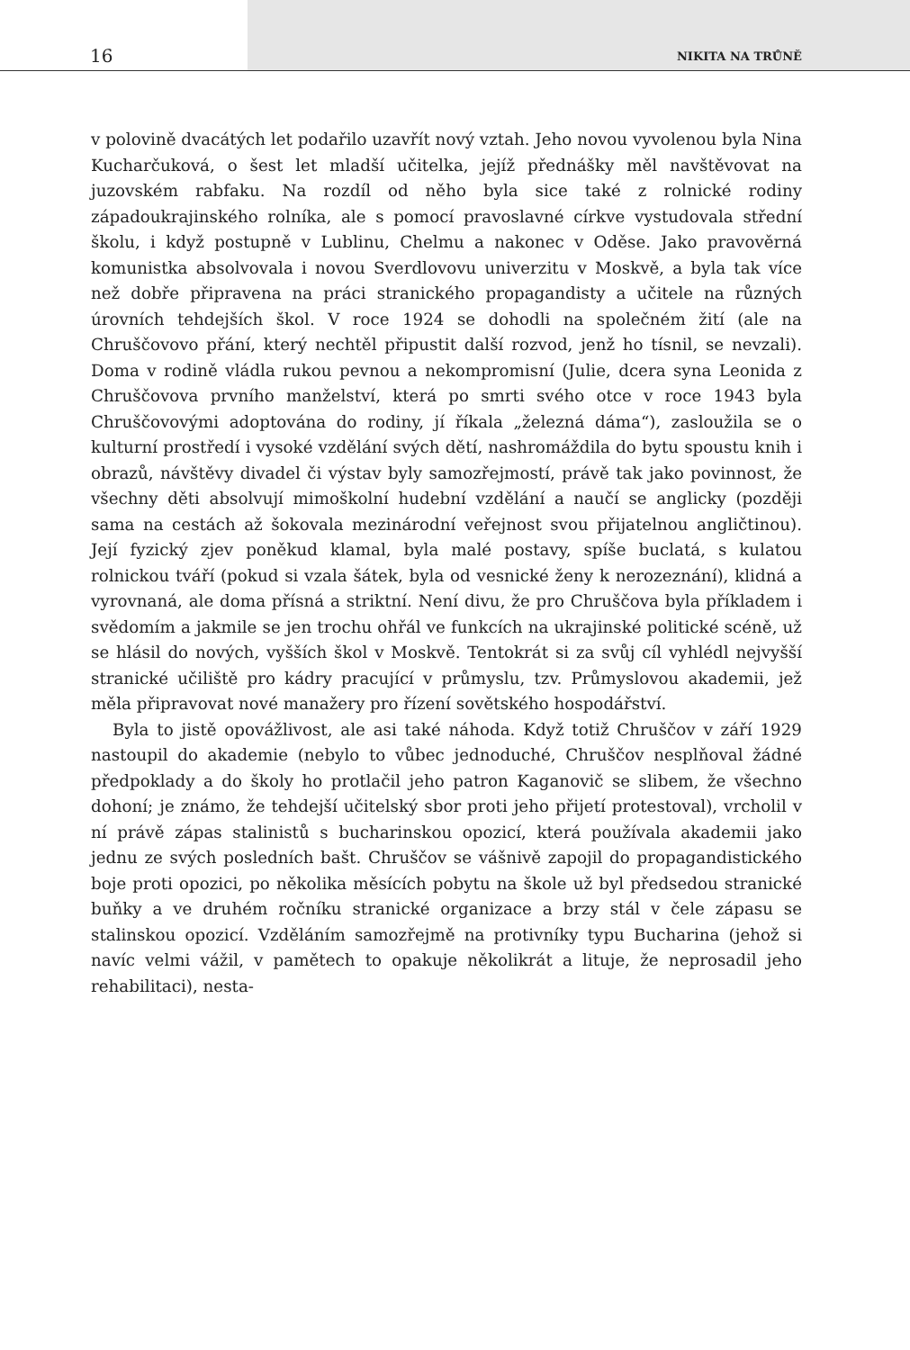16 NIKITA NA TRŮNĚ
v polovině dvacátých let podařilo uzavřít nový vztah. Jeho novou vyvolenou byla Nina Kucharčuková, o šest let mladší učitelka, jejíž přednášky měl navštěvovat na juzovském rabfaku. Na rozdíl od něho byla sice také z rolnické rodiny západoukrajinského rolníka, ale s pomocí pravoslavné církve vystudovala střední školu, i když postupně v Lublinu, Chelmu a nakonec v Oděse. Jako pravověrná komunistka absolvovala i novou Sverdlovovu univerzitu v Moskvě, a byla tak více než dobře připravena na práci stranického propagandisty a učitele na různých úrovních tehdejších škol. V roce 1924 se dohodli na společném žití (ale na Chruščovovo přání, který nechtěl připustit další rozvod, jenž ho tísnil, se nevzali). Doma v rodině vládla rukou pevnou a nekompromisní (Julie, dcera syna Leonida z Chruščovova prvního manželství, která po smrti svého otce v roce 1943 byla Chruščovovými adoptována do rodiny, jí říkala „železná dáma“), zasloužila se o kulturní prostředí i vysoké vzdělání svých dětí, nashromáždila do bytu spoustu knih i obrazů, návštěvy divadel či výstav byly samozřejmostí, právě tak jako povinnost, že všechny děti absolvují mimoškolní hudební vzdělání a naučí se anglicky (později sama na cestách až šokovala mezinárodní veřejnost svou přijatelnou angličtinou). Její fyzický zjev poněkud klamal, byla malé postavy, spíše buclatá, s kulatou rolnickou tváří (pokud si vzala šátek, byla od vesnické ženy k nerozeznání), klidná a vyrovnaná, ale doma přísná a striktní. Není divu, že pro Chruščova byla příkladem i svědomím a jakmile se jen trochu ohřál ve funkcích na ukrajinské politické scéně, už se hlásil do nových, vyšších škol v Moskvě. Tentokrát si za svůj cíl vyhlédl nejvyšší stranické učiliště pro kádry pracující v průmyslu, tzv. Průmyslovou akademii, jež měla připravovat nové manažery pro řízení sovětského hospodářství.
Byla to jistě opovážlivost, ale asi také náhoda. Když totiž Chruščov v září 1929 nastoupil do akademie (nebylo to vůbec jednoduché, Chruščov nesplňoval žádné předpoklady a do školy ho protlačil jeho patron Kaganovič se slibem, že všechno dohoní; je známo, že tehdejší učitelský sbor proti jeho přijetí protestoval), vrcholil v ní právě zápas stalinistů s bucharinskou opozicí, která používala akademii jako jednu ze svých posledních bašt. Chruščov se vášnivě zapojil do propagandistického boje proti opozici, po několika měsících pobytu na škole už byl předsedou stranické buňky a ve druhém ročníku stranické organizace a brzy stál v čele zápasu se stalinskou opozicí. Vzděláním samozřejmě na protivníky typu Bucharina (jehož si navíc velmi vážil, v pamětech to opakuje několikrát a lituje, že neprosadil jeho rehabilitaci), nesta-